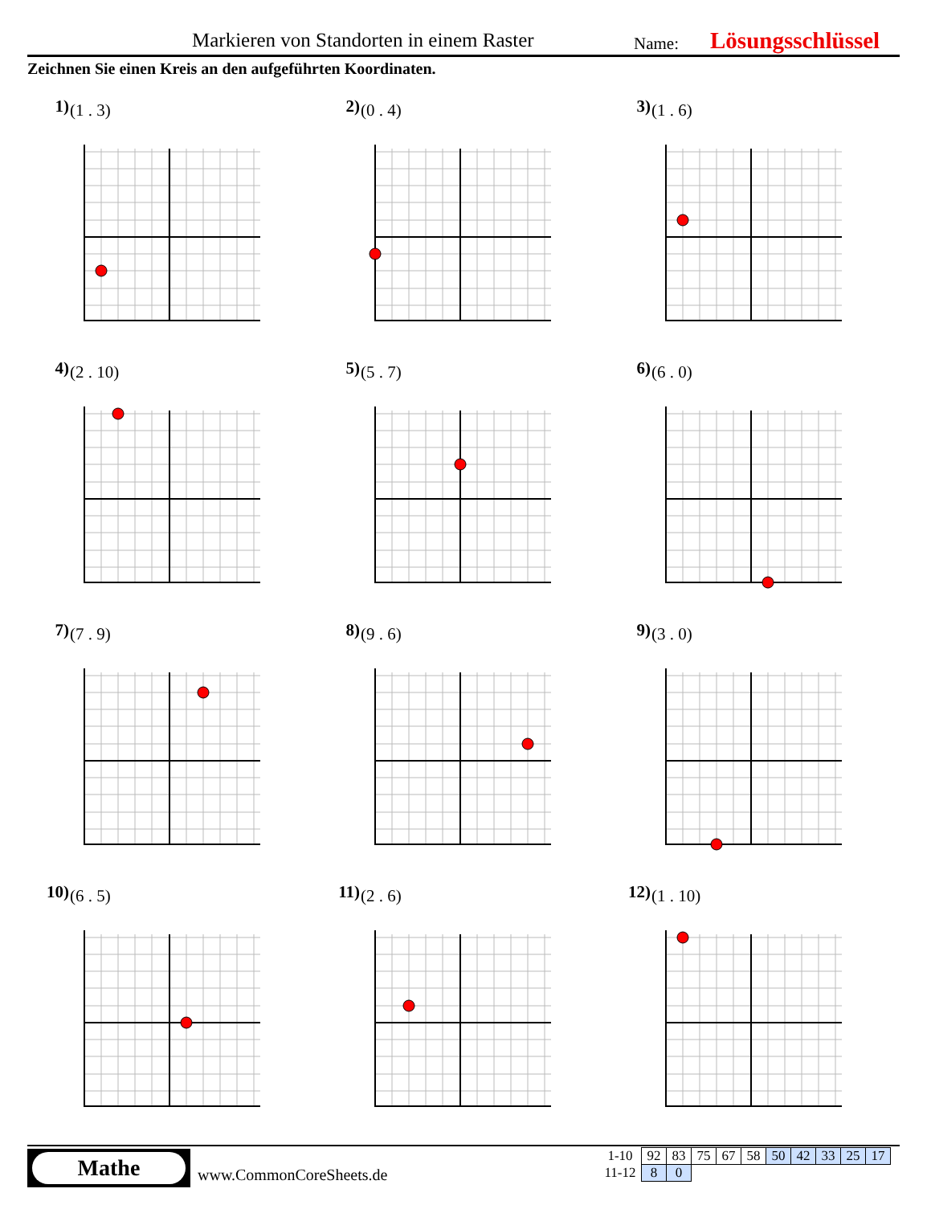Markieren von Standorten in einem Raster Name: Lösungsschlüssel
Zeichnen Sie einen Kreis an den aufgeführten Koordinaten.
1) (1 . 3)
2) (0 . 4)
3) (1 . 6)
4) (2 . 10)
5) (5 . 7)
6) (6 . 0)
7) (7 . 9)
8) (9 . 6)
9) (3 . 0)
10) (6 . 5)
11) (2 . 6)
12) (1 . 10)
Mathe
www.CommonCoreSheets.de
| 1-10 | 92 | 83 | 75 | 67 | 58 | 50 | 42 | 33 | 25 | 17 |
| 11-12 | 8 | 0 | | | | | | | | |